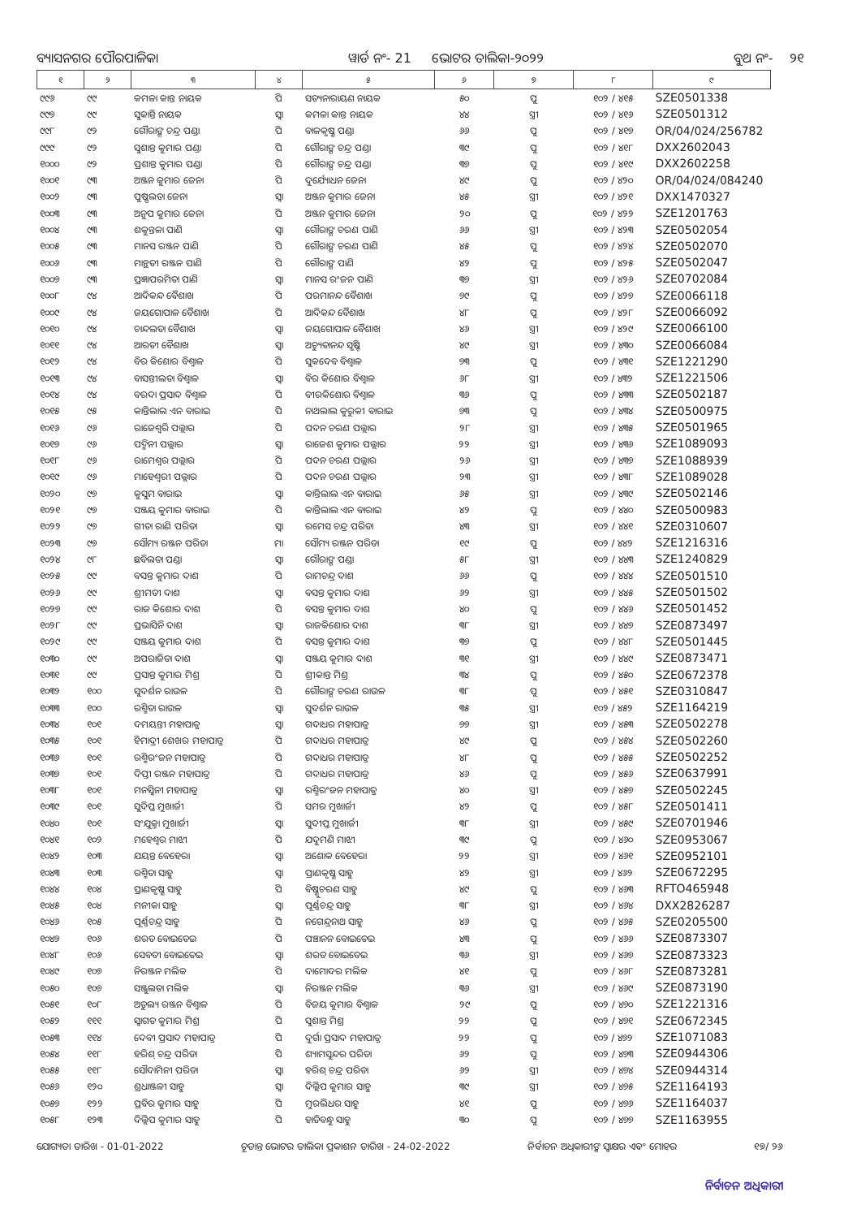ବ୍ୟାସନଗର ପୌରପାଳିକା ୱାର୍ଡ ନଂ- 21 ଭୋଟର ତାଲିକା-୨୦୨୨ ବୁଥ ନଂ- ୨୧
| ୧ | ୨ | ୩ | ୪ | ୫ | ୬ | ୭ | ୮ | ୯ |
| --- | --- | --- | --- | --- | --- | --- | --- | --- |
| ୯୯୬ | ୯୯ | କମଳା କାନ୍ତ ନାୟକ | ପି | ସତ୍ୟନାରାୟଣ ନାୟକ | ୫୦ | ପୁ | ୧୦୨ / ୪୧୫ | SZE0501338 |
| ୯୯୭ | ୯୯ | ସୁକାନ୍ତି ନାୟକ | ସ୍ୱା | କମଳା କାନ୍ତ ନାୟକ | ୪୪ | ସ୍ତ୍ରୀ | ୧୦୨ / ୪୧୬ | SZE0501312 |
| ୯୯୮ | ୯୨ | ଗୌରାଙ୍ଗ ଚନ୍ଦ୍ର ପଣ୍ଡା | ପି | ବାଳକୃଷ୍ଣ ପଣ୍ଡା | ୬୬ | ପୁ | ୧୦୨ / ୪୧୭ | OR/04/024/256782 |
| ୯୯୯ | ୯୨ | ସୁଶାନ୍ତ କୁମାର ପଣ୍ଡା | ପି | ଗୌରାଙ୍ଗ ଚନ୍ଦ୍ର ପଣ୍ଡା | ୩୯ | ପୁ | ୧୦୨ / ୪୧୮ | DXX2602043 |
| ୧୦୦୦ | ୯୨ | ପ୍ରଶାନ୍ତ କୁମାର ପଣ୍ଡା | ପି | ଗୌରାଙ୍ଗ ଚନ୍ଦ୍ର ପଣ୍ଡା | ୩୭ | ପୁ | ୧୦୨ / ୪୧୯ | DXX2602258 |
| ୧୦୦୧ | ୯୩ | ଅଞ୍ଜନ କୁମାର ଜେନା | ପି | ଦୁର୍ଯ୍ୟୋଧନ ଜେନା | ୪୯ | ପୁ | ୧୦୨ / ୪୨୦ | OR/04/024/084240 |
| ୧୦୦୨ | ୯୩ | ପୁଷ୍ପଲତା ଜେନା | ସ୍ୱା | ଅଞ୍ଜନ କୁମାର ଜେନା | ୪୫ | ସ୍ତ୍ରୀ | ୧୦୨ / ୪୨୧ | DXX1470327 |
| ୧୦୦୩ | ୯୩ | ଅନୁପ କୁମାର ଜେନା | ପି | ଅଞ୍ଜନ କୁମାର ଜେନା | ୨୦ | ପୁ | ୧୦୨ / ୪୨୨ | SZE1201763 |
| ୧୦୦୪ | ୯୩ | ଶକୁନ୍ତଳା ପାଣି | ସ୍ୱା | ଗୌରାଙ୍ଗ ଚରଣ ପାଣି | ୬୬ | ସ୍ତ୍ରୀ | ୧୦୨ / ୪୨୩ | SZE0502054 |
| ୧୦୦୫ | ୯୩ | ମାନସ ରଞ୍ଜନ ପାଣି | ପି | ଗୌରାଙ୍ଗ ଚରଣ ପାଣି | ୪୫ | ପୁ | ୧୦୨ / ୪୨୪ | SZE0502070 |
| ୧୦୦୬ | ୯୩ | ମାନ୍ଥତୀ ରଞ୍ଜନ ପାଣି | ପି | ଗୌରାଙ୍ଗ ପାଣି | ୪୨ | ପୁ | ୧୦୨ / ୪୨୫ | SZE0502047 |
| ୧୦୦୭ | ୯୩ | ପ୍ରଜ୍ଞାପରମିତା ପାଣି | ସ୍ୱା | ମାନସ ରଂଜନ ପାଣି | ୩୭ | ସ୍ତ୍ରୀ | ୧୦୨ / ୪୨୬ | SZE0702084 |
| ୧୦୦୮ | ୯୪ | ଆଦିକନ୍ଦ ବୈଶାଖ | ପି | ପରମାନନ୍ଦ ବୈଶାଖ | ୭୯ | ପୁ | ୧୦୨ / ୪୨୭ | SZE0066118 |
| ୧୦୦୯ | ୯୪ | ଜୟଗୋପାଳ ବୈଶାଖ | ପି | ଆଦିକନ୍ଦ ବୈଶାଖ | ୪୮ | ପୁ | ୧୦୨ / ୪୨୮ | SZE0066092 |
| ୧୦୧୦ | ୯୪ | ଚାନ୍ଦଲତା ବୈଶାଖ | ସ୍ୱା | ଜୟଗୋପାଳ ବୈଶାଖ | ୪୬ | ସ୍ତ୍ରୀ | ୧୦୨ / ୪୨୯ | SZE0066100 |
| ୧୦୧୧ | ୯୪ | ଆରତୀ ବୈଶାଖ | ସ୍ୱା | ଅଚ୍ୟୁତାନନ୍ଦ ସୃଷ୍ଟି | ୪୯ | ସ୍ତ୍ରୀ | ୧୦୨ / ୪୩୦ | SZE0066084 |
| ୧୦୧୨ | ୯୪ | ବିର କିଶୋର ବିଶ୍ୱାଳ | ପି | ସୁକଦେବ ବିଶ୍ୱାଳ | ୭୩ | ପୁ | ୧୦୨ / ୪୩୧ | SZE1221290 |
| ୧୦୧୩ | ୯୪ | ବାସନ୍ତୀଲତା ବିଶ୍ୱାଳ | ସ୍ୱା | ବିର କିଶୋର ବିଶ୍ୱାଳ | ୬୮ | ସ୍ତ୍ରୀ | ୧୦୨ / ୪୩୨ | SZE1221506 |
| ୧୦୧୪ | ୯୪ | ବରଦା ପ୍ରସାଦ ବିଶ୍ୱାଳ | ପି | ବୀରକିଶୋର ବିଶ୍ୱାଳ | ୩୬ | ପୁ | ୧୦୨ / ୪୩୩ | SZE0502187 |
| ୧୦୧୫ | ୯୫ | କାନ୍ତିଲାଲ ଏନ ବାରାଇ | ପି | ନାଥଲାଲ କୁରୁକୀ ବାରାଇ | ୭୩ | ପୁ | ୧୦୨ / ୪୩୪ | SZE0500975 |
| ୧୦୧୬ | ୯୬ | ରାଜେଶ୍ୱରି ପଲ୍ଲାର | ପି | ପଦନ ଚରଣ ପଲ୍ଲାର | ୨୮ | ସ୍ତ୍ରୀ | ୧୦୨ / ୪୩୫ | SZE0501965 |
| ୧୦୧୭ | ୯୬ | ପଦ୍ମିନୀ ପଲ୍ଲାର | ସ୍ୱା | ରାଜେଶ କୁମାର ପଲ୍ଲାର | ୨୨ | ସ୍ତ୍ରୀ | ୧୦୨ / ୪୩୬ | SZE1089093 |
| ୧୦୧୮ | ୯୬ | ରାମେଶ୍ୱର ପଲ୍ଲାର | ପି | ପଦନ ଚରଣ ପଲ୍ଲାର | ୨୬ | ସ୍ତ୍ରୀ | ୧୦୨ / ୪୩୭ | SZE1088939 |
| ୧୦୧୯ | ୯୬ | ମାହେଶ୍ୱରୀ ପଲ୍ଲାର | ପି | ପଦନ ଚରଣ ପଲ୍ଲାର | ୨୩ | ସ୍ତ୍ରୀ | ୧୦୨ / ୪୩୮ | SZE1089028 |
| ୧୦୨୦ | ୯୭ | କୁସୁମ ବାରାଇ | ସ୍ୱା | କାନ୍ତିଲାଲ ଏନ ବାରାଇ | ୬୫ | ସ୍ତ୍ରୀ | ୧୦୨ / ୪୩୯ | SZE0502146 |
| ୧୦୨୧ | ୯୭ | ସଞ୍ଜୟ କୁମାର ବାରାଇ | ପି | କାନ୍ତିଲାଲ ଏନ ବାରାଇ | ୪୨ | ପୁ | ୧୦୨ / ୪୪୦ | SZE0500983 |
| ୧୦୨୨ | ୯୭ | ଗୀତା ରାଣି ପରିଡା | ସ୍ୱା | ରମେସ ଚନ୍ଦ୍ର ପରିଡା | ୪୩ | ସ୍ତ୍ରୀ | ୧୦୨ / ୪୪୧ | SZE0310607 |
| ୧୦୨୩ | ୯୭ | ସୌମ୍ୟ ରଞ୍ଜନ ପରିଡା | ମା | ସୌମ୍ୟ ରଞ୍ଜନ ପରିଡା | ୧୯ | ପୁ | ୧୦୨ / ୪୪୨ | SZE1216316 |
| ୧୦୨୪ | ୯୮ | ଛବିଲତା ପଣ୍ଡା | ସ୍ୱା | ଗୌରାଙ୍ଗ ପଣ୍ଡା | ୫୮ | ସ୍ତ୍ରୀ | ୧୦୨ / ୪୪୩ | SZE1240829 |
| ୧୦୨୫ | ୯୯ | ବସନ୍ତ କୁମାର ଦାଶ | ପି | ରାମଚନ୍ଦ୍ର ଦାଶ | ୬୬ | ପୁ | ୧୦୨ / ୪୪୪ | SZE0501510 |
| ୧୦୨୬ | ୯୯ | ଶ୍ରୀମତୀ ଦାଶ | ସ୍ୱା | ବସନ୍ତ କୁମାର ଦାଶ | ୬୨ | ସ୍ତ୍ରୀ | ୧୦୨ / ୪୪୫ | SZE0501502 |
| ୧୦୨୭ | ୯୯ | ରାଜ କିଶୋର ଦାଶ | ପି | ବସନ୍ତ କୁମାର ଦାଶ | ୪୦ | ପୁ | ୧୦୨ / ୪୪୬ | SZE0501452 |
| ୧୦୨୮ | ୯୯ | ପ୍ରଭାସିନି ଦାଶ | ସ୍ୱା | ରାଜକିଶୋର ଦାଶ | ୩୮ | ସ୍ତ୍ରୀ | ୧୦୨ / ୪୪୭ | SZE0873497 |
| ୧୦୨୯ | ୯୯ | ସଞ୍ଜୟ କୁମାର ଦାଶ | ପି | ବସନ୍ତ କୁମାର ଦାଶ | ୩୭ | ପୁ | ୧୦୨ / ୪୪୮ | SZE0501445 |
| ୧୦୩୦ | ୯୯ | ଅପରାଜିତା ଦାଶ | ସ୍ୱା | ସଞ୍ଜୟ କୁମାର ଦାଶ | ୩୧ | ସ୍ତ୍ରୀ | ୧୦୨ / ୪୪୯ | SZE0873471 |
| ୧୦୩୧ | ୯୯ | ପ୍ରସାନ୍ତ କୁମାର ମିଶ୍ର | ପି | ଶ୍ରୀକାନ୍ତ ମିଶ୍ର | ୩୪ | ପୁ | ୧୦୨ / ୪୫୦ | SZE0672378 |
| ୧୦୩୨ | ୧୦୦ | ସୁଦର୍ଶନ ରାଉଳ | ପି | ଗୌରାଙ୍ଗ ଚରଣ ରାଉଳ | ୩୮ | ପୁ | ୧୦୨ / ୪୫୧ | SZE0310847 |
| ୧୦୩୩ | ୧୦୦ | ରଶ୍ମିତା ରାଉଳ | ସ୍ୱା | ସୁଦର୍ଶନ ରାଉଳ | ୩୫ | ସ୍ତ୍ରୀ | ୧୦୨ / ୪୫୨ | SZE1164219 |
| ୧୦୩୪ | ୧୦୧ | ଦମୟନ୍ତୀ ମହାପାତ୍ର | ସ୍ୱା | ଗଦାଧର ମହାପାତ୍ର | ୭୭ | ସ୍ତ୍ରୀ | ୧୦୨ / ୪୫୩ | SZE0502278 |
| ୧୦୩୫ | ୧୦୧ | ହିମାଦ୍ରୀ ଶେଖର ମହାପାତ୍ର | ପି | ଗଦାଧର ମହାପାତ୍ର | ୪୯ | ପୁ | ୧୦୨ / ୪୫୪ | SZE0502260 |
| ୧୦୩୬ | ୧୦୧ | ରଶ୍ମିରଂଜନ ମହାପାତ୍ର | ପି | ଗଦାଧର ମହାପାତ୍ର | ୪୮ | ପୁ | ୧୦୨ / ୪୫୫ | SZE0502252 |
| ୧୦୩୭ | ୧୦୧ | ଦିପ୍ତୀ ରଞ୍ଜନ ମହାପାତ୍ର | ପି | ଗଦାଧର ମହାପାତ୍ର | ୪୬ | ପୁ | ୧୦୨ / ୪୫୬ | SZE0637991 |
| ୧୦୩୮ | ୧୦୧ | ମନସ୍ୱିନୀ ମହାପାତ୍ର | ସ୍ୱା | ରଶ୍ମିରଂଜନ ମହାପାତ୍ର | ୪୦ | ସ୍ତ୍ରୀ | ୧୦୨ / ୪୫୭ | SZE0502245 |
| ୧୦୩୯ | ୧୦୧ | ସୁଦିପ୍ତ ମୁଖାର୍ଜୀ | ପି | ସମର ମୁଖାର୍ଜୀ | ୪୨ | ପୁ | ୧୦୨ / ୪୫୮ | SZE0501411 |
| ୧୦୪୦ | ୧୦୧ | ସଂଯୁକ୍ତା ମୁଖାର୍ଜୀ | ସ୍ୱା | ସୁଦୀପ୍ତ ମୁଖାର୍ଜୀ | ୩୮ | ସ୍ତ୍ରୀ | ୧୦୨ / ୪୫୯ | SZE0701946 |
| ୧୦୪୧ | ୧୦୨ | ମହେଶ୍ୱର ମାଝୀ | ପି | ଯଦୁମଣି ମାଝୀ | ୩୯ | ପୁ | ୧୦୨ / ୪୬୦ | SZE0953067 |
| ୧୦୪୨ | ୧୦୩ | ଯୟନ୍ତ ବେହେରା | ସ୍ୱା | ଅଶୋକ ବେହେରା | ୨୨ | ସ୍ତ୍ରୀ | ୧୦୨ / ୪୬୧ | SZE0952101 |
| ୧୦୪୩ | ୧୦୩ | ରଶ୍ମିତା ସାହୁ | ସ୍ୱା | ପ୍ରାଣକୃଷ୍ଣ ସାହୁ | ୪୨ | ସ୍ତ୍ରୀ | ୧୦୨ / ୪୬୨ | SZE0672295 |
| ୧୦୪୪ | ୧୦୪ | ପ୍ରାଣକୃଷ୍ଣ ସାହୁ | ପି | ବିଷ୍ଣୁଚରଣ ସାହୁ | ୪୯ | ପୁ | ୧୦୨ / ୪୬୩ | RFTO465948 |
| ୧୦୪୫ | ୧୦୪ | ମନୀକା ସାହୁ | ସ୍ୱା | ପୂର୍ଣ୍ଣଚନ୍ଦ୍ର ସାହୁ | ୩୮ | ସ୍ତ୍ରୀ | ୧୦୨ / ୪୬୪ | DXX2826287 |
| ୧୦୪୬ | ୧୦୫ | ପୂର୍ଣ୍ଣଚନ୍ଦ୍ର ସାହୁ | ପି | ନଗେନ୍ଦ୍ରନାଥ ସାହୁ | ୪୬ | ପୁ | ୧୦୨ / ୪୬୫ | SZE0205500 |
| ୧୦୪୭ | ୧୦୬ | ଶରତ ବୋଇତେଇ | ପି | ପଞ୍ଚାନନ ବୋଇତେଇ | ୪୩ | ପୁ | ୧୦୨ / ୪୬୬ | SZE0873307 |
| ୧୦୪୮ | ୧୦୬ | ସେବତୀ ବୋଇତେଇ | ସ୍ୱା | ଶରତ ବୋଇତେଇ | ୩୬ | ସ୍ତ୍ରୀ | ୧୦୨ / ୪୬୭ | SZE0873323 |
| ୧୦୪୯ | ୧୦୭ | ନିରଞ୍ଜନ ମଲିକ | ପି | ଦାମୋଦର ମଲିକ | ୪୧ | ପୁ | ୧୦୨ / ୪୬୮ | SZE0873281 |
| ୧୦୫୦ | ୧୦୭ | ସଞ୍ଜୁଲତା ମଲିକ | ସ୍ୱା | ନିରଞ୍ଜନ ମଲିକ | ୩୬ | ସ୍ତ୍ରୀ | ୧୦୨ / ୪୬୯ | SZE0873190 |
| ୧୦୫୧ | ୧୦୮ | ଅତୁଲ୍ୟ ରଞ୍ଜନ ବିଶ୍ୱାଳ | ପି | ବିଜୟ କୁମାର ବିଶ୍ୱାଳ | ୨୯ | ପୁ | ୧୦୨ / ୪୭୦ | SZE1221316 |
| ୧୦୫୨ | ୧୧୧ | ସ୍ୱାଗତ କୁମାର ମିଶ୍ର | ପି | ସୁଶାନ୍ତ ମିଶ୍ର | ୨୨ | ପୁ | ୧୦୨ / ୪୭୧ | SZE0672345 |
| ୧୦୫୩ | ୧୧୪ | ଦେବୀ ପ୍ରସାଦ ମହାପାତ୍ର | ପି | ଦୁର୍ଗା ପ୍ରସାଦ ମହାପାତ୍ର | ୨୨ | ପୁ | ୧୦୨ / ୪୭୨ | SZE1071083 |
| ୧୦୫୪ | ୧୧୮ | ହରିଶ୍ ଚନ୍ଦ୍ର ପରିଡା | ପି | ଶ୍ୟାମସୁନ୍ଦର ପରିଡା | ୬୨ | ପୁ | ୧୦୨ / ୪୭୩ | SZE0944306 |
| ୧୦୫୫ | ୧୧୮ | ସୌଦାମିନୀ ପରିଡା | ସ୍ୱା | ହରିଶ୍ ଚନ୍ଦ୍ର ପରିଡା | ୬୨ | ସ୍ତ୍ରୀ | ୧୦୨ / ୪୭୪ | SZE0944314 |
| ୧୦୫୬ | ୧୨୦ | ଶ୍ରଧାଞ୍ଜଳୀ ସାହୁ | ସ୍ୱା | ଦିଲ୍ଲିପ କୁମାର ସାହୁ | ୩୯ | ସ୍ତ୍ରୀ | ୧୦୨ / ୪୭୫ | SZE1164193 |
| ୧୦୫୭ | ୧୨୨ | ପ୍ରବିର କୁମାର ସାହୁ | ପି | ମୁରଲିଧର ସାହୁ | ୪୧ | ପୁ | ୧୦୨ / ୪୭୬ | SZE1164037 |
| ୧୦୫୮ | ୧୨୩ | ଦିଲ୍ଲିପ କୁମାର ସାହୁ | ପି | ହାଡିବନ୍ଧୁ ସାହୁ | ୩୦ | ପୁ | ୧୦୨ / ୪୭୭ | SZE1163955 |
ଯୋଗ୍ୟତା ତାରିଖ - 01-01-2022 ଚୂଡାନ୍ତ ଭୋଟର ତାଲିକା ପ୍ରକାଶନ ତାରିଖ - 24-02-2022 ନିର୍ବାଚନ ଅଧିକାରୀଙ୍କ ସ୍ୱାକ୍ଷର ଏବଂ ମୋହର ୧୭/ ୨୬
ନିର୍ବାଚନ ଅଧିକାରୀ